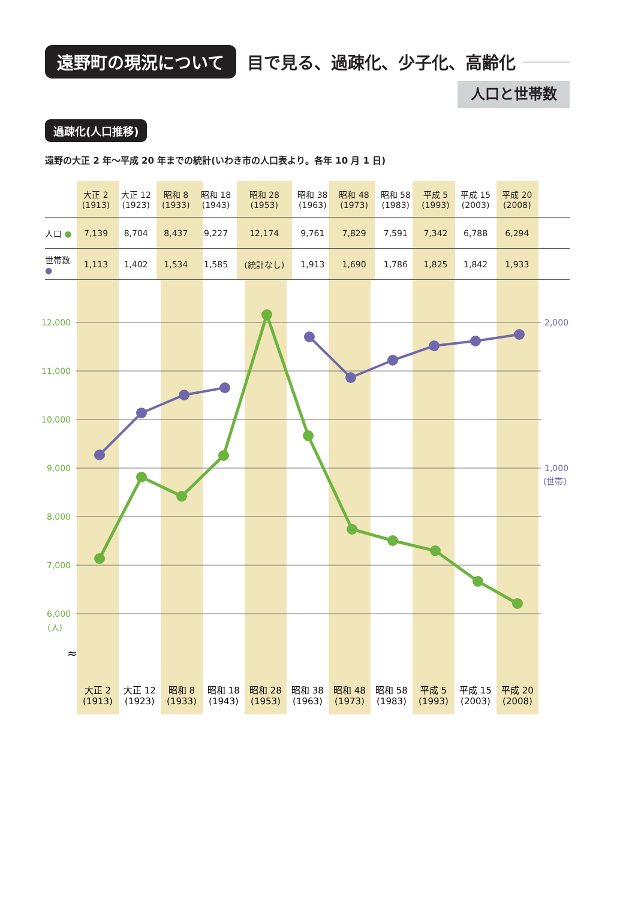遠野町の現況について 目で見る、過疎化、少子化、高齢化
人口と世帯数
過疎化(人口推移)
遠野の大正 2 年〜平成 20 年までの統計(いわき市の人口表より。各年 10 月 1 日)
12,000
11,000
10,000
9,000
8,000
7,000
6,000
(人)
2,000
1,000
(世帯)
≈
大正 2
(1913)
大正 12
(1923)
昭和 8
(1933)
昭和 18
(1943)
昭和 28
(1953)
昭和 38
(1963)
昭和 48
(1973)
昭和 58
(1983)
平成 5
(1993)
平成 15
(2003)
平成 20
(2008)
| | 大正 2 (1913) | 大正 12 (1923) | 昭和 8 (1933) | 昭和 18 (1943) | 昭和 28 (1953) | 昭和 38 (1963) | 昭和 48 (1973) | 昭和 58 (1983) | 平成 5 (1993) | 平成 15 (2003) | 平成 20 (2008) | |
| --- | --- | --- | --- | --- | --- | --- | --- | --- | --- | --- | --- | --- |
| 人口 ● | 7,139 | 8,704 | 8,437 | 9,227 | 12,174 | 9,761 | 7,829 | 7,591 | 7,342 | 6,788 | 6,294 | |
| 世帯数 ● | 1,113 | 1,402 | 1,534 | 1,585 | (統計なし) | 1,913 | 1,690 | 1,786 | 1,825 | 1,842 | 1,933 | |